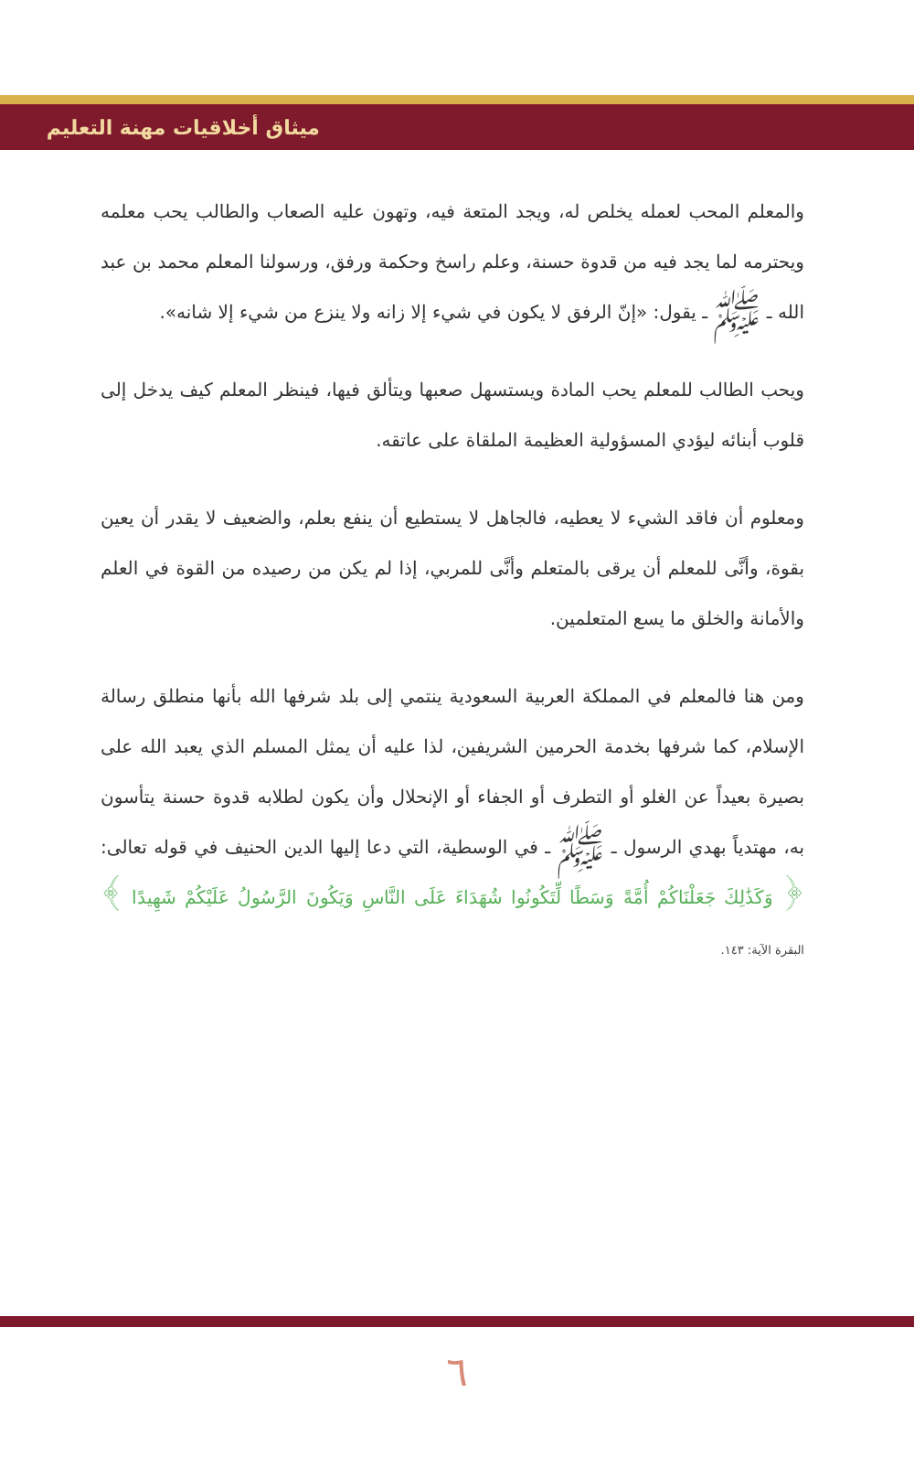ميثاق أخلاقيات مهنة التعليم
والمعلم المحب لعمله يخلص له، ويجد المتعة فيه، وتهون عليه الصعاب والطالب يحب معلمه ويحترمه لما يجد فيه من قدوة حسنة، وعلم راسخ وحكمة ورفق، ورسولنا المعلم محمد بن عبد الله ـ ﷺ ـ يقول: «إنّ الرفق لا يكون في شيء إلا زانه ولا ينزع من شيء إلا شانه».
ويحب الطالب للمعلم يحب المادة ويستسهل صعبها ويتألق فيها، فينظر المعلم كيف يدخل إلى قلوب أبنائه ليؤدي المسؤولية العظيمة الملقاة على عاتقه.
ومعلوم أن فاقد الشيء لا يعطيه، فالجاهل لا يستطيع أن ينفع بعلم، والضعيف لا يقدر أن يعين بقوة، وأنَّى للمعلم أن يرقى بالمتعلم وأنَّى للمربي، إذا لم يكن من رصيده من القوة في العلم والأمانة والخلق ما يسع المتعلمين.
ومن هنا فالمعلم في المملكة العربية السعودية ينتمي إلى بلد شرفها الله بأنها منطلق رسالة الإسلام، كما شرفها بخدمة الحرمين الشريفين، لذا عليه أن يمثل المسلم الذي يعبد الله على بصيرة بعيداً عن الغلو أو التطرف أو الجفاء أو الإنحلال وأن يكون لطلابه قدوة حسنة يتأسون به، مهتدياً بهدي الرسول ـ ﷺ ـ في الوسطية، التي دعا إليها الدين الحنيف في قوله تعالى: ﴿ وَكَذَٰلِكَ جَعَلْنَاكُمْ أُمَّةً وَسَطًا لِّتَكُونُوا شُهَدَاءَ عَلَى النَّاسِ وَيَكُونَ الرَّسُولُ عَلَيْكُمْ شَهِيدًا ﴾ البقرة الآية: ١٤٣.
٦